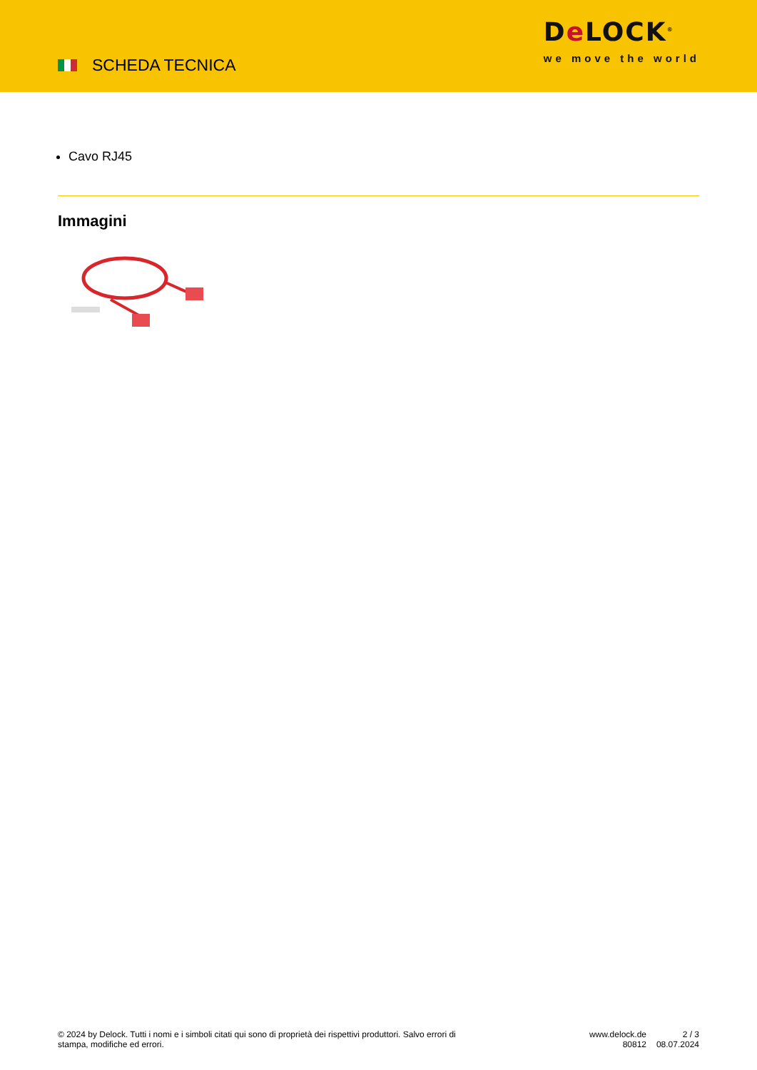SCHEDA TECNICA
De LOCK<sup>®</sup>
we move the world
Cavo RJ45
Immagini
© 2024 by Delock. Tutti i nomi e i simboli citati qui sono di proprietà dei rispettivi produttori. Salvo errori di stampa, modifiche ed errori.
www.delock.de
80812
2 / 3
08.07.2024